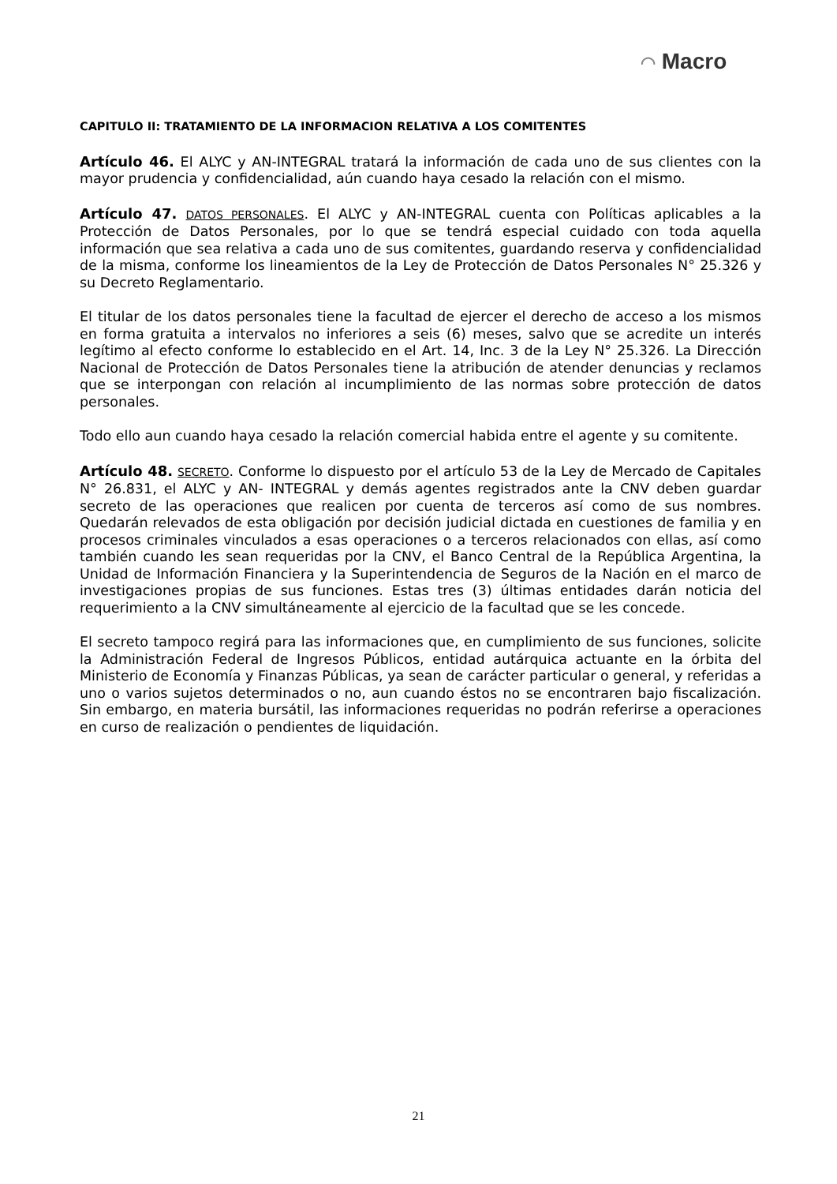◠ Macro
CAPITULO II: TRATAMIENTO DE LA INFORMACION RELATIVA A LOS COMITENTES
Artículo 46. El ALYC y AN-INTEGRAL tratará la información de cada uno de sus clientes con la mayor prudencia y confidencialidad, aún cuando haya cesado la relación con el mismo.
Artículo 47. DATOS PERSONALES. El ALYC y AN-INTEGRAL cuenta con Políticas aplicables a la Protección de Datos Personales, por lo que se tendrá especial cuidado con toda aquella información que sea relativa a cada uno de sus comitentes, guardando reserva y confidencialidad de la misma, conforme los lineamientos de la Ley de Protección de Datos Personales N° 25.326 y su Decreto Reglamentario.
El titular de los datos personales tiene la facultad de ejercer el derecho de acceso a los mismos en forma gratuita a intervalos no inferiores a seis (6) meses, salvo que se acredite un interés legítimo al efecto conforme lo establecido en el Art. 14, Inc. 3 de la Ley N° 25.326. La Dirección Nacional de Protección de Datos Personales tiene la atribución de atender denuncias y reclamos que se interpongan con relación al incumplimiento de las normas sobre protección de datos personales.
Todo ello aun cuando haya cesado la relación comercial habida entre el agente y su comitente.
Artículo 48. SECRETO. Conforme lo dispuesto por el artículo 53 de la Ley de Mercado de Capitales N° 26.831, el ALYC y AN- INTEGRAL y demás agentes registrados ante la CNV deben guardar secreto de las operaciones que realicen por cuenta de terceros así como de sus nombres. Quedarán relevados de esta obligación por decisión judicial dictada en cuestiones de familia y en procesos criminales vinculados a esas operaciones o a terceros relacionados con ellas, así como también cuando les sean requeridas por la CNV, el Banco Central de la República Argentina, la Unidad de Información Financiera y la Superintendencia de Seguros de la Nación en el marco de investigaciones propias de sus funciones. Estas tres (3) últimas entidades darán noticia del requerimiento a la CNV simultáneamente al ejercicio de la facultad que se les concede.
El secreto tampoco regirá para las informaciones que, en cumplimiento de sus funciones, solicite la Administración Federal de Ingresos Públicos, entidad autárquica actuante en la órbita del Ministerio de Economía y Finanzas Públicas, ya sean de carácter particular o general, y referidas a uno o varios sujetos determinados o no, aun cuando éstos no se encontraren bajo fiscalización. Sin embargo, en materia bursátil, las informaciones requeridas no podrán referirse a operaciones en curso de realización o pendientes de liquidación.
21